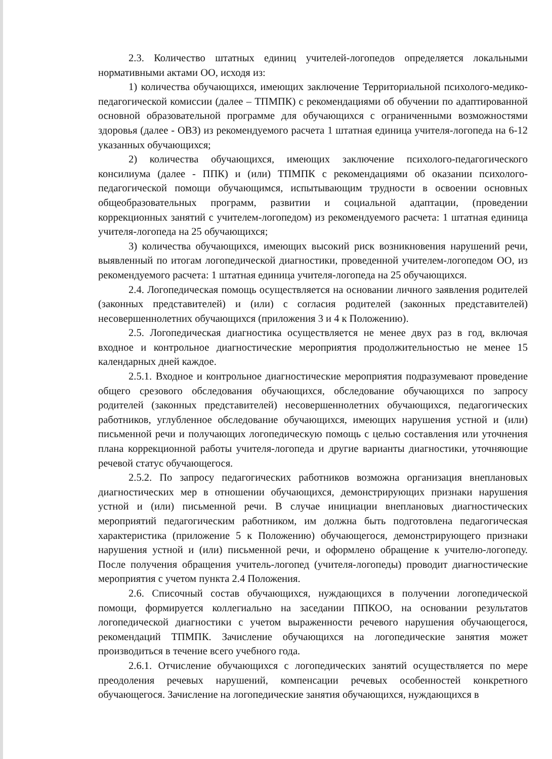2.3. Количество штатных единиц учителей-логопедов определяется локальными нормативными актами ОО, исходя из:
1) количества обучающихся, имеющих заключение Территориальной психолого-медико-педагогической комиссии (далее – ТПМПК) с рекомендациями об обучении по адаптированной основной образовательной программе для обучающихся с ограниченными возможностями здоровья (далее - ОВЗ) из рекомендуемого расчета 1 штатная единица учителя-логопеда на 6-12 указанных обучающихся;
2) количества обучающихся, имеющих заключение психолого-педагогического консилиума (далее - ППК) и (или) ТПМПК с рекомендациями об оказании психолого-педагогической помощи обучающимся, испытывающим трудности в освоении основных общеобразовательных программ, развитии и социальной адаптации, (проведении коррекционных занятий с учителем-логопедом) из рекомендуемого расчета: 1 штатная единица учителя-логопеда на 25 обучающихся;
3) количества обучающихся, имеющих высокий риск возникновения нарушений речи, выявленный по итогам логопедической диагностики, проведенной учителем-логопедом ОО, из рекомендуемого расчета: 1 штатная единица учителя-логопеда на 25 обучающихся.
2.4. Логопедическая помощь осуществляется на основании личного заявления родителей (законных представителей) и (или) с согласия родителей (законных представителей) несовершеннолетних обучающихся (приложения 3 и 4 к Положению).
2.5. Логопедическая диагностика осуществляется не менее двух раз в год, включая входное и контрольное диагностические мероприятия продолжительностью не менее 15 календарных дней каждое.
2.5.1. Входное и контрольное диагностические мероприятия подразумевают проведение общего срезового обследования обучающихся, обследование обучающихся по запросу родителей (законных представителей) несовершеннолетних обучающихся, педагогических работников, углубленное обследование обучающихся, имеющих нарушения устной и (или) письменной речи и получающих логопедическую помощь с целью составления или уточнения плана коррекционной работы учителя-логопеда и другие варианты диагностики, уточняющие речевой статус обучающегося.
2.5.2. По запросу педагогических работников возможна организация внеплановых диагностических мер в отношении обучающихся, демонстрирующих признаки нарушения устной и (или) письменной речи. В случае инициации внеплановых диагностических мероприятий педагогическим работником, им должна быть подготовлена педагогическая характеристика (приложение 5 к Положению) обучающегося, демонстрирующего признаки нарушения устной и (или) письменной речи, и оформлено обращение к учителю-логопеду. После получения обращения учитель-логопед (учителя-логопеды) проводит диагностические мероприятия с учетом пункта 2.4 Положения.
2.6. Списочный состав обучающихся, нуждающихся в получении логопедической помощи, формируется коллегиально на заседании ППКОО, на основании результатов логопедической диагностики с учетом выраженности речевого нарушения обучающегося, рекомендаций ТПМПК. Зачисление обучающихся на логопедические занятия может производиться в течение всего учебного года.
2.6.1. Отчисление обучающихся с логопедических занятий осуществляется по мере преодоления речевых нарушений, компенсации речевых особенностей конкретного обучающегося. Зачисление на логопедические занятия обучающихся, нуждающихся в